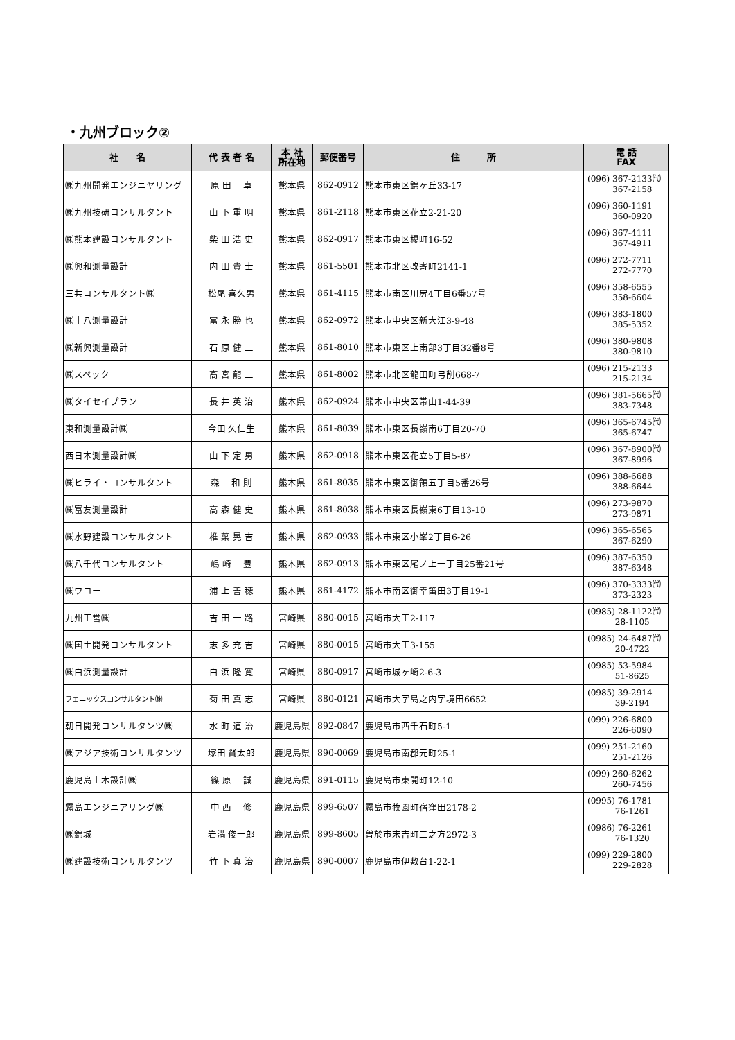・九州ブロック②
| 社 名 | 代 表 者 名 | 本 社 所在地 | 郵便番号 | 住 所 | 電 話 FAX |
| --- | --- | --- | --- | --- | --- |
| ㈱九州開発エンジニヤリング | 原 田 卓 | 熊本県 | 862-0912 | 熊本市東区錦ヶ丘33-17 | (096) 367-2133㈹ 367-2158 |
| ㈱九州技研コンサルタント | 山 下 重 明 | 熊本県 | 861-2118 | 熊本市東区花立2-21-20 | (096) 360-1191 360-0920 |
| ㈱熊本建設コンサルタント | 柴 田 浩 史 | 熊本県 | 862-0917 | 熊本市東区榎町16-52 | (096) 367-4111 367-4911 |
| ㈱興和測量設計 | 内 田 貴 士 | 熊本県 | 861-5501 | 熊本市北区改寄町2141-1 | (096) 272-7711 272-7770 |
| 三共コンサルタント㈱ | 松尾 喜久男 | 熊本県 | 861-4115 | 熊本市南区川尻4丁目6番57号 | (096) 358-6555 358-6604 |
| ㈱十八測量設計 | 冨 永 勝 也 | 熊本県 | 862-0972 | 熊本市中央区新大江3-9-48 | (096) 383-1800 385-5352 |
| ㈱新興測量設計 | 石 原 健 二 | 熊本県 | 861-8010 | 熊本市東区上南部3丁目32番8号 | (096) 380-9808 380-9810 |
| ㈱スペック | 髙 宮 龍 二 | 熊本県 | 861-8002 | 熊本市北区龍田町弓削668-7 | (096) 215-2133 215-2134 |
| ㈱タイセイプラン | 長 井 英 治 | 熊本県 | 862-0924 | 熊本市中央区帯山1-44-39 | (096) 381-5665㈹ 383-7348 |
| 東和測量設計㈱ | 今田 久仁生 | 熊本県 | 861-8039 | 熊本市東区長嶺南6丁目20-70 | (096) 365-6745㈹ 365-6747 |
| 西日本測量設計㈱ | 山 下 定 男 | 熊本県 | 862-0918 | 熊本市東区花立5丁目5-87 | (096) 367-8900㈹ 367-8996 |
| ㈱ヒライ・コンサルタント | 森 和 則 | 熊本県 | 861-8035 | 熊本市東区御領五丁目5番26号 | (096) 388-6688 388-6644 |
| ㈱富友測量設計 | 高 森 健 史 | 熊本県 | 861-8038 | 熊本市東区長嶺東6丁目13-10 | (096) 273-9870 273-9871 |
| ㈱水野建設コンサルタント | 椎 葉 晃 吉 | 熊本県 | 862-0933 | 熊本市東区小峯2丁目6-26 | (096) 365-6565 367-6290 |
| ㈱八千代コンサルタント | 嶋 崎 豊 | 熊本県 | 862-0913 | 熊本市東区尾ノ上一丁目25番21号 | (096) 387-6350 387-6348 |
| ㈱ワコー | 浦 上 善 穂 | 熊本県 | 861-4172 | 熊本市南区御幸笛田3丁目19-1 | (096) 370-3333㈹ 373-2323 |
| 九州工営㈱ | 吉 田 一 路 | 宮崎県 | 880-0015 | 宮崎市大工2-117 | (0985) 28-1122㈹ 28-1105 |
| ㈱国土開発コンサルタント | 志 多 充 吉 | 宮崎県 | 880-0015 | 宮崎市大工3-155 | (0985) 24-6487㈹ 20-4722 |
| ㈱白浜測量設計 | 白 浜 隆 寛 | 宮崎県 | 880-0917 | 宮崎市城ヶ崎2-6-3 | (0985) 53-5984 51-8625 |
| フェニックスコンサルタント㈱ | 菊 田 真 志 | 宮崎県 | 880-0121 | 宮崎市大字島之内字境田6652 | (0985) 39-2914 39-2194 |
| 朝日開発コンサルタンツ㈱ | 水 町 道 治 | 鹿児島県 | 892-0847 | 鹿児島市西千石町5-1 | (099) 226-6800 226-6090 |
| ㈱アジア技術コンサルタンツ | 塚田 賢太郎 | 鹿児島県 | 890-0069 | 鹿児島市南郡元町25-1 | (099) 251-2160 251-2126 |
| 鹿児島土木設計㈱ | 篠 原 誠 | 鹿児島県 | 891-0115 | 鹿児島市東開町12-10 | (099) 260-6262 260-7456 |
| 霧島エンジニアリング㈱ | 中 西 修 | 鹿児島県 | 899-6507 | 霧島市牧園町宿窪田2178-2 | (0995) 76-1781 76-1261 |
| ㈱錦城 | 岩満 俊一郎 | 鹿児島県 | 899-8605 | 曽於市末吉町二之方2972-3 | (0986) 76-2261 76-1320 |
| ㈱建設技術コンサルタンツ | 竹 下 真 治 | 鹿児島県 | 890-0007 | 鹿児島市伊敷台1-22-1 | (099) 229-2800 229-2828 |